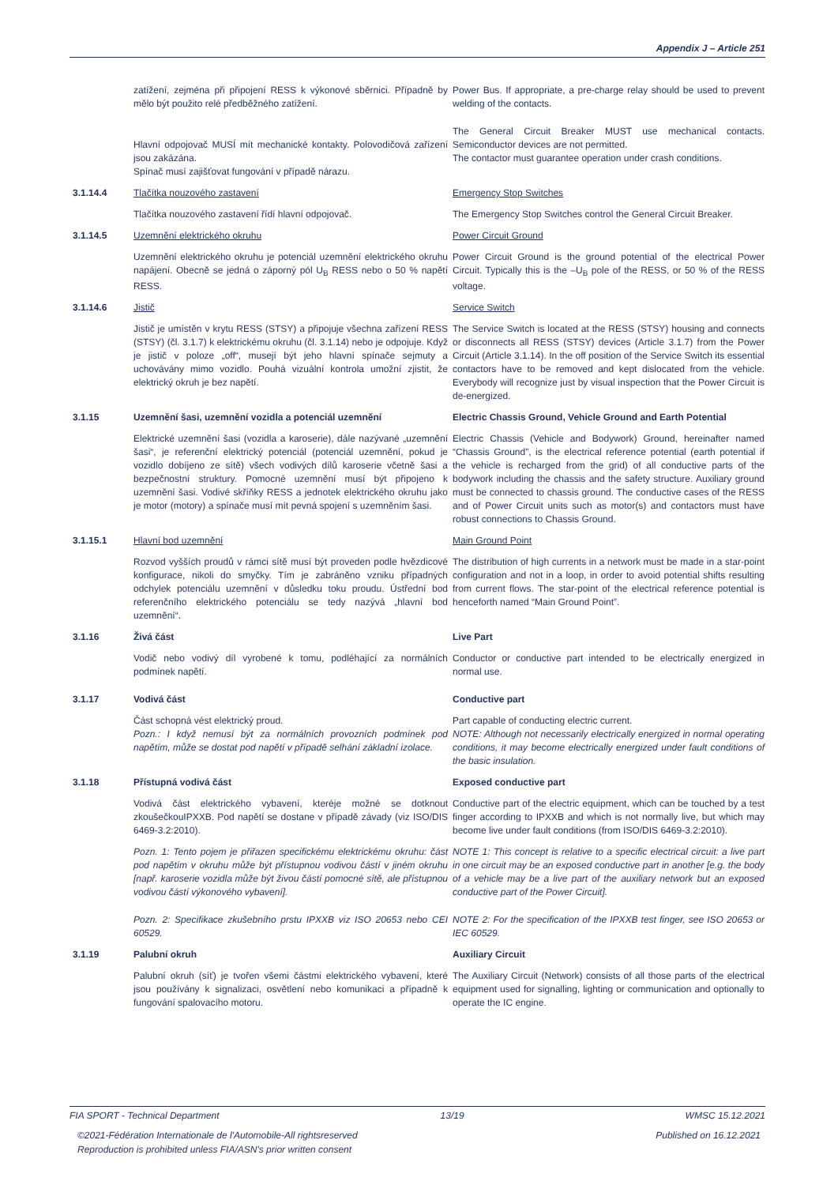Appendix J – Article 251
zatížení, zejména při připojení RESS k výkonové sběrnici. Případně by mělo být použito relé předběžného zatížení.
Power Bus. If appropriate, a pre-charge relay should be used to prevent welding of the contacts.
Hlavní odpojovač MUSÍ mít mechanické kontakty. Polovodičová zařízení jsou zakázána.
Spínač musí zajišťovat fungování v případě nárazu.
The General Circuit Breaker MUST use mechanical contacts. Semiconductor devices are not permitted.
The contactor must guarantee operation under crash conditions.
3.1.14.4 Tlačítka nouzového zastavení Emergency Stop Switches
Tlačítka nouzového zastavení řídí hlavní odpojovač. The Emergency Stop Switches control the General Circuit Breaker.
3.1.14.5 Uzemnění elektrického okruhu Power Circuit Ground
Uzemnění elektrického okruhu je potenciál uzemnění elektrického okruhu napájení. Obecně se jedná o záporný pól U<sub>B</sub> RESS nebo o 50 % napětí RESS.
Power Circuit Ground is the ground potential of the electrical Power Circuit. Typically this is the –U<sub>B</sub> pole of the RESS, or 50 % of the RESS voltage.
3.1.14.6 Jistič Service Switch
Jistič je umístěn v krytu RESS (STSY) a připojuje všechna zařízení RESS (STSY) (čl. 3.1.7) k elektrickému okruhu (čl. 3.1.14) nebo je odpojuje. Když je jistič v poloze „off“, musejí být jeho hlavní spínače sejmuty a uchovávány mimo vozidlo. Pouhá vizuální kontrola umožní zjistit, že elektrický okruh je bez napětí.
The Service Switch is located at the RESS (STSY) housing and connects or disconnects all RESS (STSY) devices (Article 3.1.7) from the Power Circuit (Article 3.1.14). In the off position of the Service Switch its essential contactors have to be removed and kept dislocated from the vehicle. Everybody will recognize just by visual inspection that the Power Circuit is de-energized.
3.1.15 Uzemnění šasi, uzemnění vozidla a potenciál uzemnění Electric Chassis Ground, Vehicle Ground and Earth Potential
Elektrické uzemnění šasi (vozidla a karoserie), dále nazývané „uzemnění šasi“, je referenční elektrický potenciál (potenciál uzemnění, pokud je vozidlo dobíjeno ze sítě) všech vodivých dílů karoserie včetně šasi a bezpečnostní struktury. Pomocné uzemnění musí být připojeno k uzemnění šasi. Vodivé skříňky RESS a jednotek elektrického okruhu jako je motor (motory) a spínače musí mít pevná spojení s uzemněním šasi.
Electric Chassis (Vehicle and Bodywork) Ground, hereinafter named “Chassis Ground”, is the electrical reference potential (earth potential if the vehicle is recharged from the grid) of all conductive parts of the bodywork including the chassis and the safety structure. Auxiliary ground must be connected to chassis ground. The conductive cases of the RESS and of Power Circuit units such as motor(s) and contactors must have robust connections to Chassis Ground.
3.1.15.1 Hlavní bod uzemnění Main Ground Point
Rozvod vyšších proudů v rámci sítě musí být proveden podle hvězdicové konfigurace, nikoli do smyčky. Tím je zabráněno vzniku případných odchylek potenciálu uzemnění v důsledku toku proudu. Ústřední bod referenčního elektrického potenciálu se tedy nazývá „hlavní bod uzemnění“.
The distribution of high currents in a network must be made in a star-point configuration and not in a loop, in order to avoid potential shifts resulting from current flows. The star-point of the electrical reference potential is henceforth named “Main Ground Point”.
3.1.16 Živá část Live Part
Vodič nebo vodivý díl vyrobené k tomu, podléhající za normálních podmínek napětí.
Conductor or conductive part intended to be electrically energized in normal use.
3.1.17 Vodivá část Conductive part
Část schopná vést elektrický proud.
Pozn.: I když nemusí být za normálních provozních podmínek pod napětím, může se dostat pod napětí v případě selhání základní izolace.
Part capable of conducting electric current.
NOTE: Although not necessarily electrically energized in normal operating conditions, it may become electrically energized under fault conditions of the basic insulation.
3.1.18 Přístupná vodivá část Exposed conductive part
Vodivá část elektrického vybavení, kteréje možné se dotknout zkoušečkouIPXXB. Pod napětí se dostane v případě závady (viz ISO/DIS 6469-3.2:2010).
Conductive part of the electric equipment, which can be touched by a test finger according to IPXXB and which is not normally live, but which may become live under fault conditions (from ISO/DIS 6469-3.2:2010).
Pozn. 1: Tento pojem je přiřazen specifickému elektrickému okruhu: část pod napětím v okruhu může být přístupnou vodivou částí v jiném okruhu [např. karoserie vozidla může být živou částí pomocné sítě, ale přístupnou vodivou částí výkonového vybavení].
NOTE 1: This concept is relative to a specific electrical circuit: a live part in one circuit may be an exposed conductive part in another [e.g. the body of a vehicle may be a live part of the auxiliary network but an exposed conductive part of the Power Circuit].
Pozn. 2: Specifikace zkušebního prstu IPXXB viz ISO 20653 nebo CEI 60529.
NOTE 2: For the specification of the IPXXB test finger, see ISO 20653 or IEC 60529.
3.1.19 Palubní okruh Auxiliary Circuit
Palubní okruh (síť) je tvořen všemi částmi elektrického vybavení, které jsou používány k signalizaci, osvětlení nebo komunikaci a případně k fungování spalovacího motoru.
The Auxiliary Circuit (Network) consists of all those parts of the electrical equipment used for signalling, lighting or communication and optionally to operate the IC engine.
FIA SPORT - Technical Department 13/19 WMSC 15.12.2021
©2021-Fédération Internationale de l'Automobile-All rightsreserved
Reproduction is prohibited unless FIA/ASN's prior written consent Published on 16.12.2021